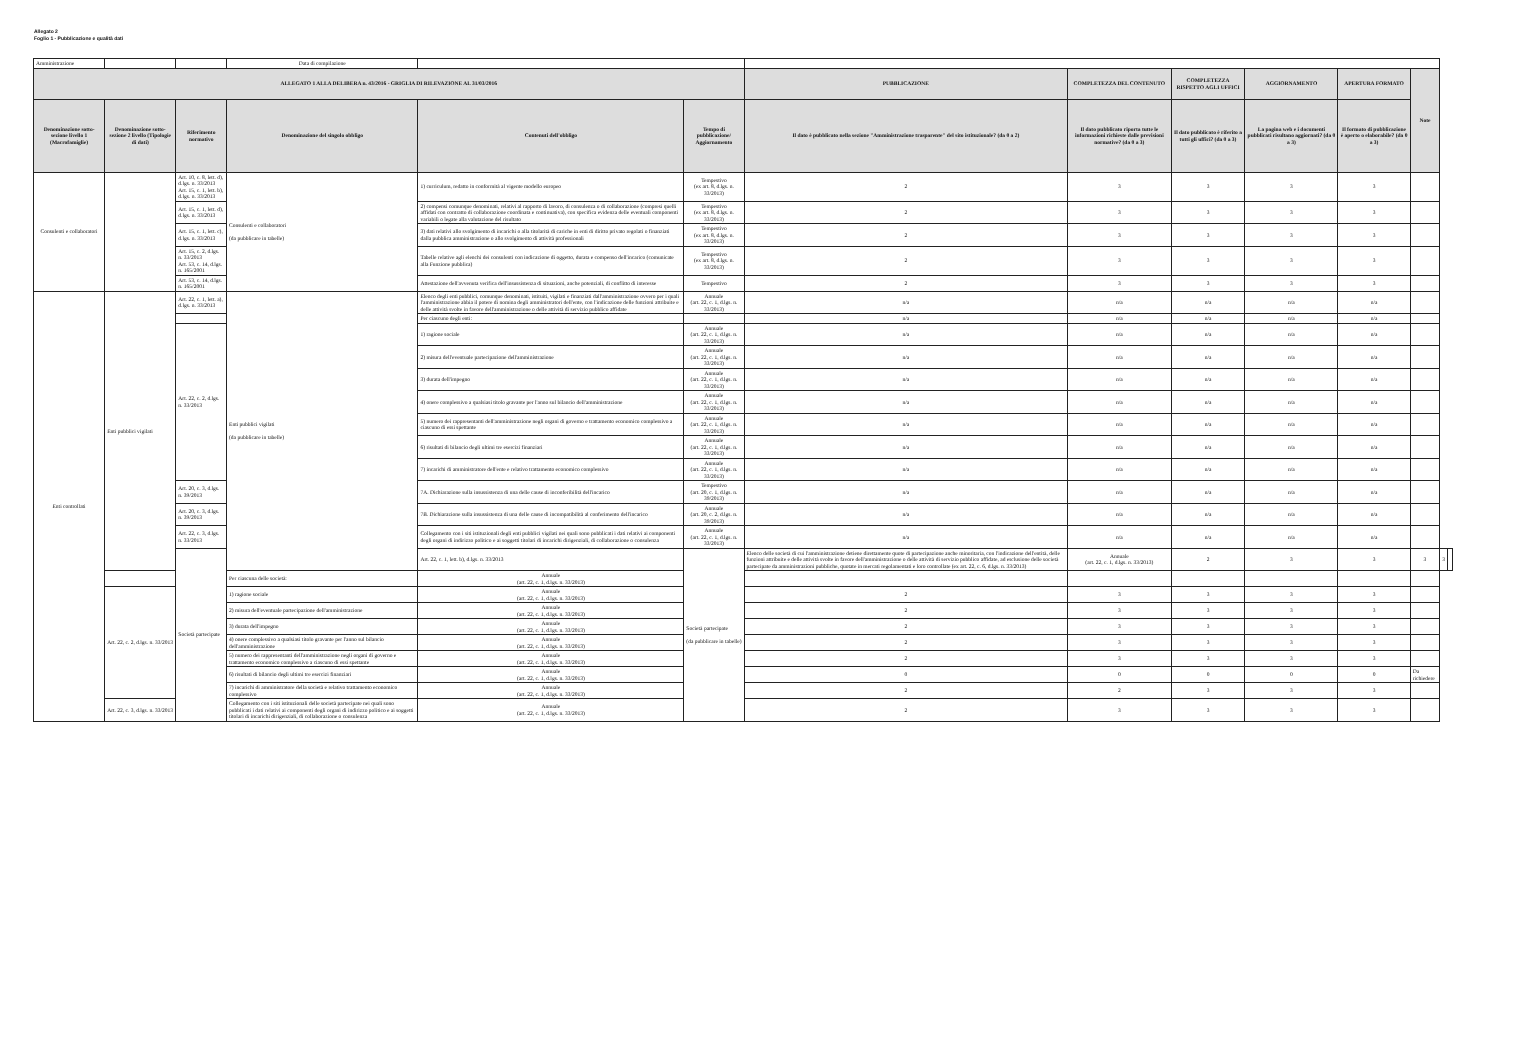Allegato 2
Foglio 1 - Pubblicazione e qualità dati
| Amministrazione | | | Data di compilazione | | | | | | | | | | |
| ALLEGATO 1 ALLA DELIBERA n. 43/2016 - GRIGLIA DI RILEVAZIONE AL 31/03/2016 | | | | | | PUBBLICAZIONE | COMPLETEZZA DEL CONTENUTO | COMPLETEZZA RISPETTO AGLI UFFICI | AGGIORNAMENTO | APERTURA FORMATO | Note | | |
| Denominazione sotto-sezione livello 1 (Macrofamiglie) | Denominazione sotto-sezione 2 livello (Tipologie di dati) | Riferimento normativo | Denominazione del singolo obbligo | Contenuti dell'obbligo | Tempo di pubblicazione/ Aggiornamento | Il dato è pubblicato nella sezione "Amministrazione trasparente" del sito istituzionale? (da 0 a 2) | Il dato pubblicato riporta tutte le informazioni richieste dalle previsioni normative? (da 0 a 3) | Il dato pubblicato è riferito a tutti gli uffici? (da 0 a 3) | La pagina web e i documenti pubblicati risultano aggiornati? (da 0 a 3) | Il formato di pubblicazione è aperto o elaborabile? (da 0 a 3) | | | |
| Consulenti e collaboratori | | Art. 10, c. 8, lett. d), d.lgs. n. 33/2013 Art. 15, c. 1, lett. b), d.lgs. n. 33/2013 | Consulenti e collaboratori (da pubblicare in tabelle) | 1) curriculum, redatto in conformità al vigente modello europeo | Tempestivo (ex art. 8, d.lgs. n. 33/2013) | 2 | 3 | 3 | 3 | 3 | | | |
| | | Art. 15, c. 1, lett. d), d.lgs. n. 33/2013 | | 2) compensi comunque denominati, relativi al rapporto di lavoro, di consulenza o di collaborazione (compresi quelli affidati con contratto di collaborazione coordinata e continuativa), con specifica evidenza delle eventuali componenti variabili o legate alla valutazione del risultato | Tempestivo (ex art. 8, d.lgs. n. 33/2013) | 2 | 3 | 3 | 3 | 3 | | | |
| | | Art. 15, c. 1, lett. c), d.lgs. n. 33/2013 | | 3) dati relativi allo svolgimento di incarichi o alla titolarità di cariche in enti di diritto privato regolati o finanziati dalla pubblica amministrazione o allo svolgimento di attività professionali | Tempestivo (ex art. 8, d.lgs. n. 33/2013) | 2 | 3 | 3 | 3 | 3 | | | |
| | | Art. 15, c. 2, d.lgs. n. 33/2013 Art. 53, c. 14, d.lgs. n. 165/2001 | | Tabelle relative agli elenchi dei consulenti con indicazione di oggetto, durata e compenso dell'incarico (comunicate alla Funzione pubblica) | Tempestivo (ex art. 8, d.lgs. n. 33/2013) | 2 | 3 | 3 | 3 | 3 | | | |
| | | Art. 53, c. 14, d.lgs. n. 165/2001 | | Attestazione dell'avvenuta verifica dell'insussistenza di situazioni, anche potenziali, di conflitto di interesse | Tempestivo | 2 | 3 | 3 | 3 | 3 | | | |
| Enti controllati | Enti pubblici vigilati | Art. 22, c. 1, lett. a), d.lgs. n. 33/2013 | Enti pubblici vigilati (da pubblicare in tabelle) | Elenco degli enti pubblici, comunque denominati, istituiti, vigilati e finanziati dall'amministrazione ovvero per i quali l'amministrazione abbia il potere di nomina degli amministratori dell'ente, con l'indicazione delle funzioni attribuite e delle attività svolte in favore dell'amministrazione o delle attività di servizio pubblico affidate | Annuale (art. 22, c. 1, d.lgs. n. 33/2013) | n/a | n/a | n/a | n/a | n/a | | | |
| | | | | Per ciascuno degli enti: | | n/a | n/a | n/a | n/a | n/a | | | |
| | | Art. 22, c. 2, d.lgs. n. 33/2013 | | 1) ragione sociale | Annuale (art. 22, c. 1, d.lgs. n. 33/2013) | n/a | n/a | n/a | n/a | n/a | | | |
| | | | | 2) misura dell'eventuale partecipazione dell'amministrazione | Annuale (art. 22, c. 1, d.lgs. n. 33/2013) | n/a | n/a | n/a | n/a | n/a | | | |
| | | | | 3) durata dell'impegno | Annuale (art. 22, c. 1, d.lgs. n. 33/2013) | n/a | n/a | n/a | n/a | n/a | | | |
| | | | | 4) onere complessivo a qualsiasi titolo gravante per l'anno sul bilancio dell'amministrazione | Annuale (art. 22, c. 1, d.lgs. n. 33/2013) | n/a | n/a | n/a | n/a | n/a | | | |
| | | | | 5) numero dei rappresentanti dell'amministrazione negli organi di governo e trattamento economico complessivo a ciascuno di essi spettante | Annuale (art. 22, c. 1, d.lgs. n. 33/2013) | n/a | n/a | n/a | n/a | n/a | | | |
| | | | | 6) risultati di bilancio degli ultimi tre esercizi finanziari | Annuale (art. 22, c. 1, d.lgs. n. 33/2013) | n/a | n/a | n/a | n/a | n/a | | | |
| | | | | 7) incarichi di amministratore dell'ente e relativo trattamento economico complessivo | Annuale (art. 22, c. 1, d.lgs. n. 33/2013) | n/a | n/a | n/a | n/a | n/a | | | |
| | | Art. 20, c. 3, d.lgs. n. 39/2013 | | 7A. Dichiarazione sulla insussistenza di una delle cause di inconferibilità dell'incarico | Tempestivo (art. 20, c. 1, d.lgs. n. 39/2013) | n/a | n/a | n/a | n/a | n/a | | | |
| | | Art. 20, c. 3, d.lgs. n. 39/2013 | | 7B. Dichiarazione sulla insussistenza di una delle cause di incompatibilità al conferimento dell'incarico | Annuale (art. 20, c. 2, d.lgs. n. 39/2013) | n/a | n/a | n/a | n/a | n/a | | | |
| | | Art. 22, c. 3, d.lgs. n. 33/2013 | | Collegamento con i siti istituzionali degli enti pubblici vigilati nei quali sono pubblicati i dati relativi ai componenti degli organi di indirizzo politico e ai soggetti titolari di incarichi dirigenziali, di collaborazione o consulenza | Annuale (art. 22, c. 1, d.lgs. n. 33/2013) | n/a | n/a | n/a | n/a | n/a | | | |
| | | Società partecipate | | Art. 22, c. 1, lett. b), d.lgs. n. 33/2013 | Società partecipate (da pubblicare in tabelle) | Elenco delle società di cui l'amministrazione detiene direttamente quote di partecipazione anche minoritaria, con l'indicazione dell'entità, delle funzioni attribuite e delle attività svolte in favore dell'amministrazione o delle attività di servizio pubblico affidate, ad esclusione delle società partecipate da amministrazioni pubbliche, quotate in mercati regolamentati e loro controllate (ex art. 22, c. 6, d.lgs. n. 33/2013) | Annuale (art. 22, c. 1, d.lgs. n. 33/2013) | 2 | 3 | 3 | 3 | 3 | |
| | | | Per ciascuna delle società: | Annuale (art. 22, c. 1, d.lgs. n. 33/2013) | | | | | | | | | |
| | Art. 22, c. 2, d.lgs. n. 33/2013 | | 1) ragione sociale | Annuale (art. 22, c. 1, d.lgs. n. 33/2013) | | 2 | 3 | 3 | 3 | 3 | | | |
| | | | 2) misura dell'eventuale partecipazione dell'amministrazione | Annuale (art. 22, c. 1, d.lgs. n. 33/2013) | | 2 | 3 | 3 | 3 | 3 | | | |
| | | | 3) durata dell'impegno | Annuale (art. 22, c. 1, d.lgs. n. 33/2013) | | 2 | 3 | 3 | 3 | 3 | | | |
| | | | 4) onere complessivo a qualsiasi titolo gravante per l'anno sul bilancio dell'amministrazione | Annuale (art. 22, c. 1, d.lgs. n. 33/2013) | | 2 | 3 | 3 | 3 | 3 | | | |
| | | | 5) numero dei rappresentanti dell'amministrazione negli organi di governo e trattamento economico complessivo a ciascuno di essi spettante | Annuale (art. 22, c. 1, d.lgs. n. 33/2013) | | 2 | 3 | 3 | 3 | 3 | | | |
| | | | 6) risultati di bilancio degli ultimi tre esercizi finanziari | Annuale (art. 22, c. 1, d.lgs. n. 33/2013) | | 0 | 0 | 0 | 0 | 0 | Da richiedere | | |
| | | | 7) incarichi di amministratore della società e relativo trattamento economico complessivo | Annuale (art. 22, c. 1, d.lgs. n. 33/2013) | | 2 | 2 | 3 | 3 | 3 | | | |
| | Art. 22, c. 3, d.lgs. n. 33/2013 | | Collegamento con i siti istituzionali delle società partecipate nei quali sono pubblicati i dati relativi ai componenti degli organi di indirizzo politico e ai soggetti titolari di incarichi dirigenziali, di collaborazione o consulenza | Annuale (art. 22, c. 1, d.lgs. n. 33/2013) | | 2 | 3 | 3 | 3 | 3 | | | |